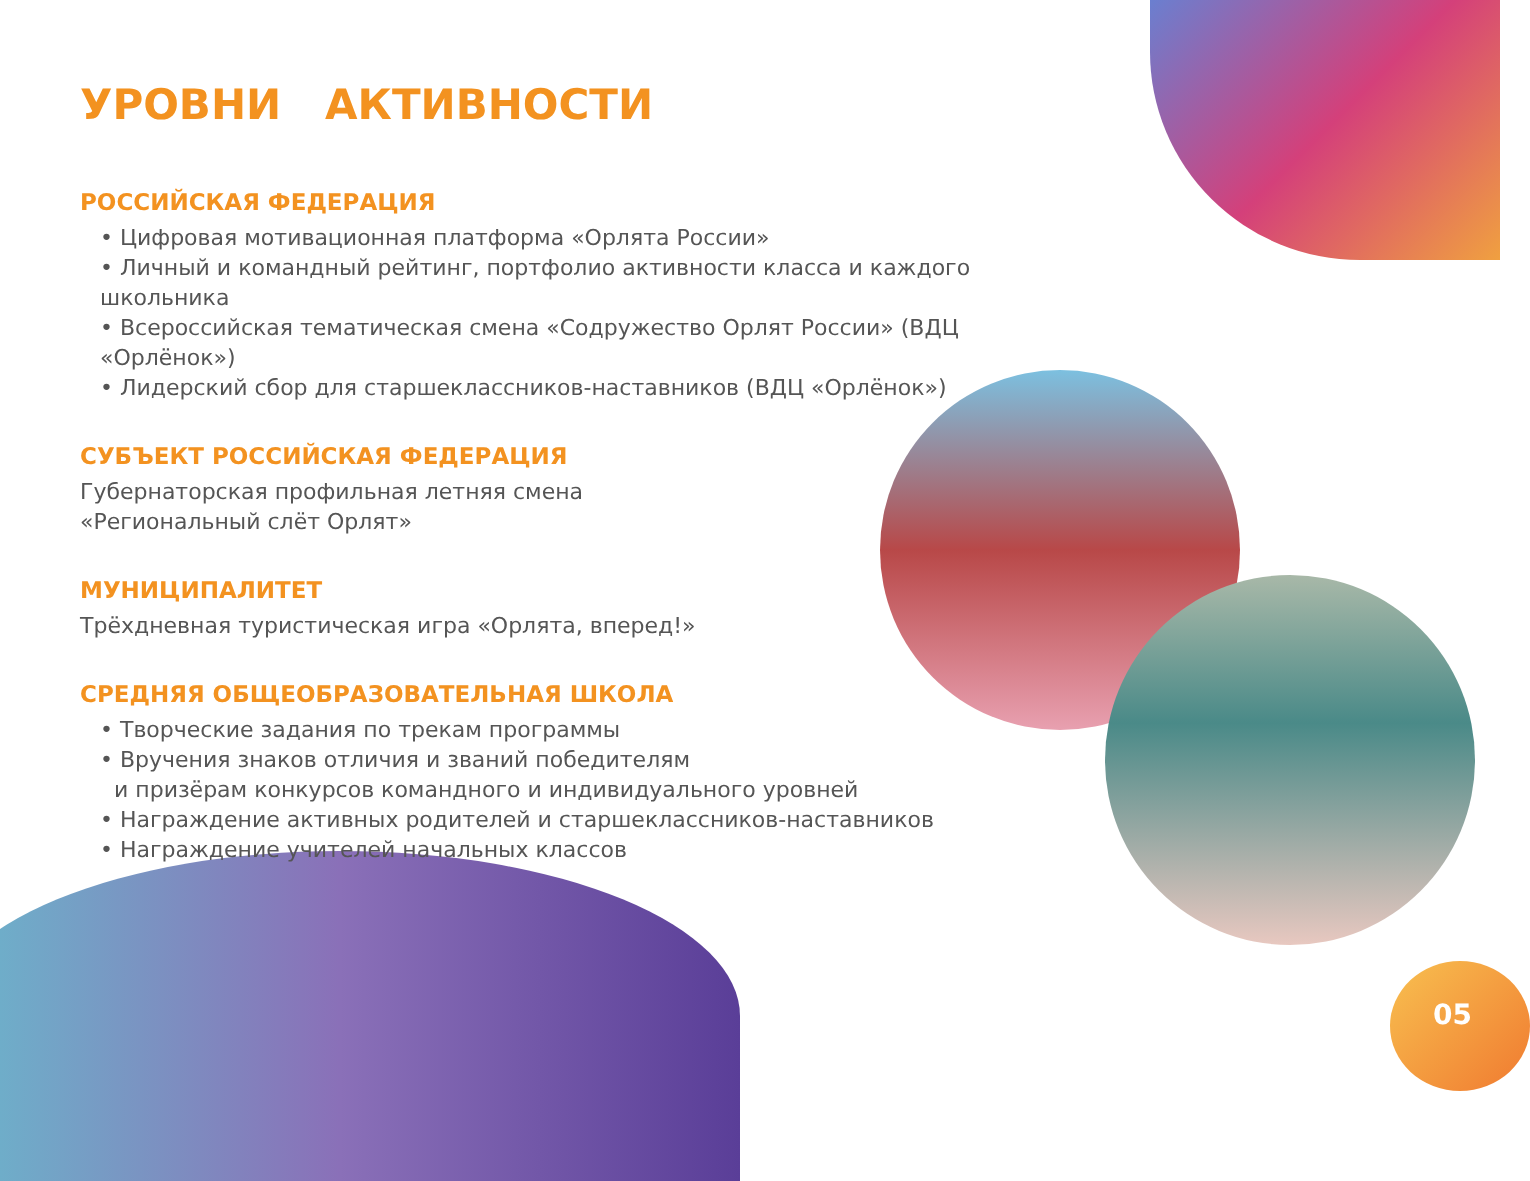УРОВНИ АКТИВНОСТИ
РОССИЙСКАЯ ФЕДЕРАЦИЯ
• Цифровая мотивационная платформа «Орлята России»
• Личный и командный рейтинг, портфолио активности класса и каждого школьника
• Всероссийская тематическая смена «Содружество Орлят России» (ВДЦ «Орлёнок»)
• Лидерский сбор для старшеклассников-наставников (ВДЦ «Орлёнок»)
СУБЪЕКТ РОССИЙСКАЯ ФЕДЕРАЦИЯ
Губернаторская профильная летняя смена
«Региональный слёт Орлят»
МУНИЦИПАЛИТЕТ
Трёхдневная туристическая игра «Орлята, вперед!»
СРЕДНЯЯ ОБЩЕОБРАЗОВАТЕЛЬНАЯ ШКОЛА
• Творческие задания по трекам программы
• Вручения знаков отличия и званий победителям
и призёрам конкурсов командного и индивидуального уровней
• Награждение активных родителей и старшеклассников-наставников
• Награждение учителей начальных классов
05